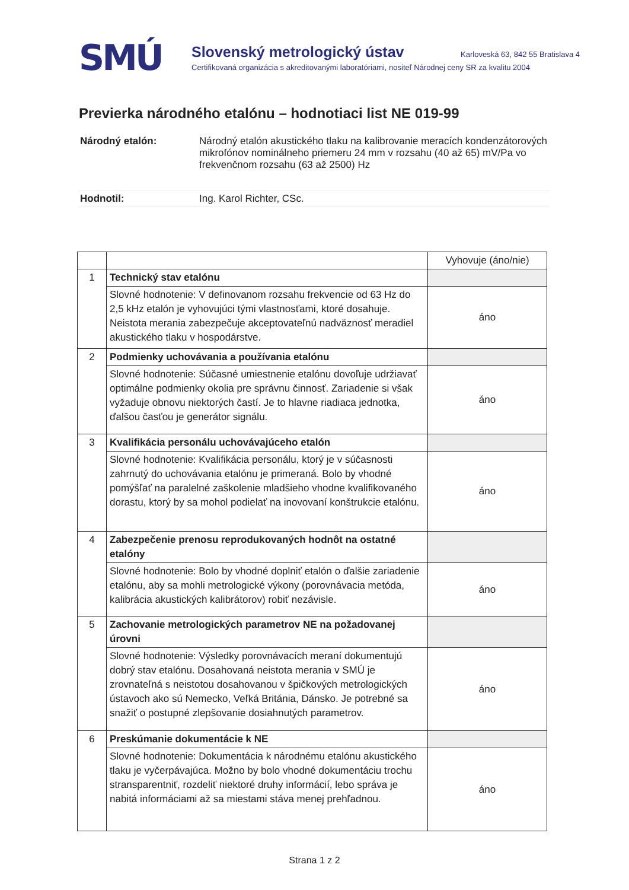SMÚ
Slovenský metrologický ústav Karloveská 63, 842 55 Bratislava 4
Certifikovaná organizácia s akreditovanými laboratóriami, nositeľ Národnej ceny SR za kvalitu 2004
Previerka národného etalónu – hodnotiaci list NE 019-99
| Národný etalón: | Národný etalón akustického tlaku na kalibrovanie meracích kondenzátorových mikrofónov nominálneho priemeru 24 mm v rozsahu (40 až 65) mV/Pa vo frekvenčnom rozsahu (63 až 2500) Hz |
| Hodnotil: | Ing. Karol Richter, CSc. |
| | | Vyhovuje (áno/nie) |
| --- | --- | --- |
| 1 | Technický stav etalónu | |
| | Slovné hodnotenie: V definovanom rozsahu frekvencie od 63 Hz do 2,5 kHz etalón je vyhovujúci tými vlastnosťami, ktoré dosahuje. Neistota merania zabezpečuje akceptovateľnú nadväznosť meradiel akustického tlaku v hospodárstve. | áno |
| 2 | Podmienky uchovávania a používania etalónu | |
| | Slovné hodnotenie: Súčasné umiestnenie etalónu dovoľuje udržiavať optimálne podmienky okolia pre správnu činnosť. Zariadenie si však vyžaduje obnovu niektorých častí. Je to hlavne riadiaca jednotka, ďalšou časťou je generátor signálu. | áno |
| 3 | Kvalifikácia personálu uchovávajúceho etalón | |
| | Slovné hodnotenie: Kvalifikácia personálu, ktorý je v súčasnosti zahrnutý do uchovávania etalónu je primeraná. Bolo by vhodné pomýšľať na paralelné zaškolenie mladšieho vhodne kvalifikovaného dorastu, ktorý by sa mohol podielať na inovovaní konštrukcie etalónu. | áno |
| 4 | Zabezpečenie prenosu reprodukovaných hodnôt na ostatné etalóny | |
| | Slovné hodnotenie: Bolo by vhodné doplniť etalón o ďalšie zariadenie etalónu, aby sa mohli metrologické výkony (porovnávacia metóda, kalibrácia akustických kalibrátorov) robiť nezávisle. | áno |
| 5 | Zachovanie metrologických parametrov NE na požadovanej úrovni | |
| | Slovné hodnotenie: Výsledky porovnávacích meraní dokumentujú dobrý stav etalónu. Dosahovaná neistota merania v SMÚ je zrovnateľná s neistotou dosahovanou v špičkových metrologických ústavoch ako sú Nemecko, Veľká Británia, Dánsko. Je potrebné sa snažiť o postupné zlepšovanie dosiahnutých parametrov. | áno |
| 6 | Preskúmanie dokumentácie k NE | |
| | Slovné hodnotenie: Dokumentácia k národnému etalónu akustického tlaku je vyčerpávajúca. Možno by bolo vhodné dokumentáciu trochu stransparentniť, rozdeliť niektoré druhy informácií, lebo správa je nabitá informáciami až sa miestami stáva menej prehľadnou. | áno |
Strana 1 z 2